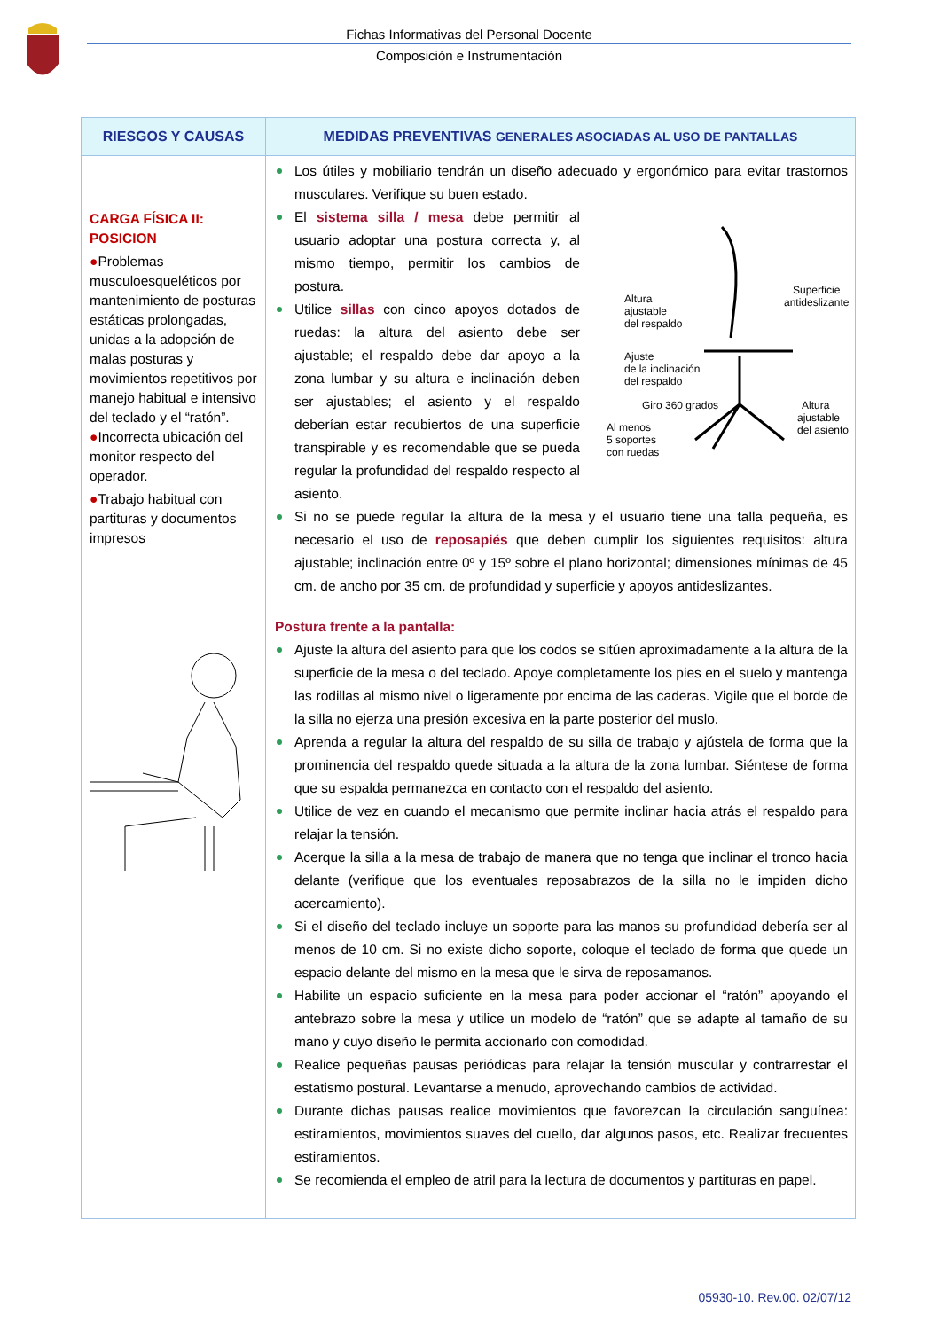Fichas Informativas del Personal Docente
Composición e Instrumentación
| RIESGOS Y CAUSAS | MEDIDAS PREVENTIVAS GENERALES ASOCIADAS AL USO DE PANTALLAS |
| --- | --- |
| CARGA FÍSICA II: POSICION ● Problemas musculoesqueléticos por mantenimiento de posturas estáticas prolongadas, unidas a la adopción de malas posturas y movimientos repetitivos por manejo habitual e intensivo del teclado y el “ratón”. ● Incorrecta ubicación del monitor respecto del operador. ● Trabajo habitual con partituras y documentos impresos | Los útiles y mobiliario tendrán un diseño adecuado y ergonómico para evitar trastornos musculares. Verifique su buen estado. Altura ajustable del respaldo Superficie antideslizante Ajuste de la inclinación del respaldo Giro 360 grados Altura ajustable del asiento Al menos 5 soportes con ruedas El sistema silla / mesa debe permitir al usuario adoptar una postura correcta y, al mismo tiempo, permitir los cambios de postura. Utilice sillas con cinco apoyos dotados de ruedas: la altura del asiento debe ser ajustable; el respaldo debe dar apoyo a la zona lumbar y su altura e inclinación deben ser ajustables; el asiento y el respaldo deberían estar recubiertos de una superficie transpirable y es recomendable que se pueda regular la profundidad del respaldo respecto al asiento. Si no se puede regular la altura de la mesa y el usuario tiene una talla pequeña, es necesario el uso de reposapiés que deben cumplir los siguientes requisitos: altura ajustable; inclinación entre 0º y 15º sobre el plano horizontal; dimensiones mínimas de 45 cm. de ancho por 35 cm. de profundidad y superficie y apoyos antideslizantes. Postura frente a la pantalla: Ajuste la altura del asiento para que los codos se sitúen aproximadamente a la altura de la superficie de la mesa o del teclado. Apoye completamente los pies en el suelo y mantenga las rodillas al mismo nivel o ligeramente por encima de las caderas. Vigile que el borde de la silla no ejerza una presión excesiva en la parte posterior del muslo. Aprenda a regular la altura del respaldo de su silla de trabajo y ajústela de forma que la prominencia del respaldo quede situada a la altura de la zona lumbar. Siéntese de forma que su espalda permanezca en contacto con el respaldo del asiento. Utilice de vez en cuando el mecanismo que permite inclinar hacia atrás el respaldo para relajar la tensión. Acerque la silla a la mesa de trabajo de manera que no tenga que inclinar el tronco hacia delante (verifique que los eventuales reposabrazos de la silla no le impiden dicho acercamiento). Si el diseño del teclado incluye un soporte para las manos su profundidad debería ser al menos de 10 cm. Si no existe dicho soporte, coloque el teclado de forma que quede un espacio delante del mismo en la mesa que le sirva de reposamanos. Habilite un espacio suficiente en la mesa para poder accionar el “ratón” apoyando el antebrazo sobre la mesa y utilice un modelo de “ratón” que se adapte al tamaño de su mano y cuyo diseño le permita accionarlo con comodidad. Realice pequeñas pausas periódicas para relajar la tensión muscular y contrarrestar el estatismo postural. Levantarse a menudo, aprovechando cambios de actividad. Durante dichas pausas realice movimientos que favorezcan la circulación sanguínea: estiramientos, movimientos suaves del cuello, dar algunos pasos, etc. Realizar frecuentes estiramientos. Se recomienda el empleo de atril para la lectura de documentos y partituras en papel. |
05930-10. Rev.00. 02/07/12